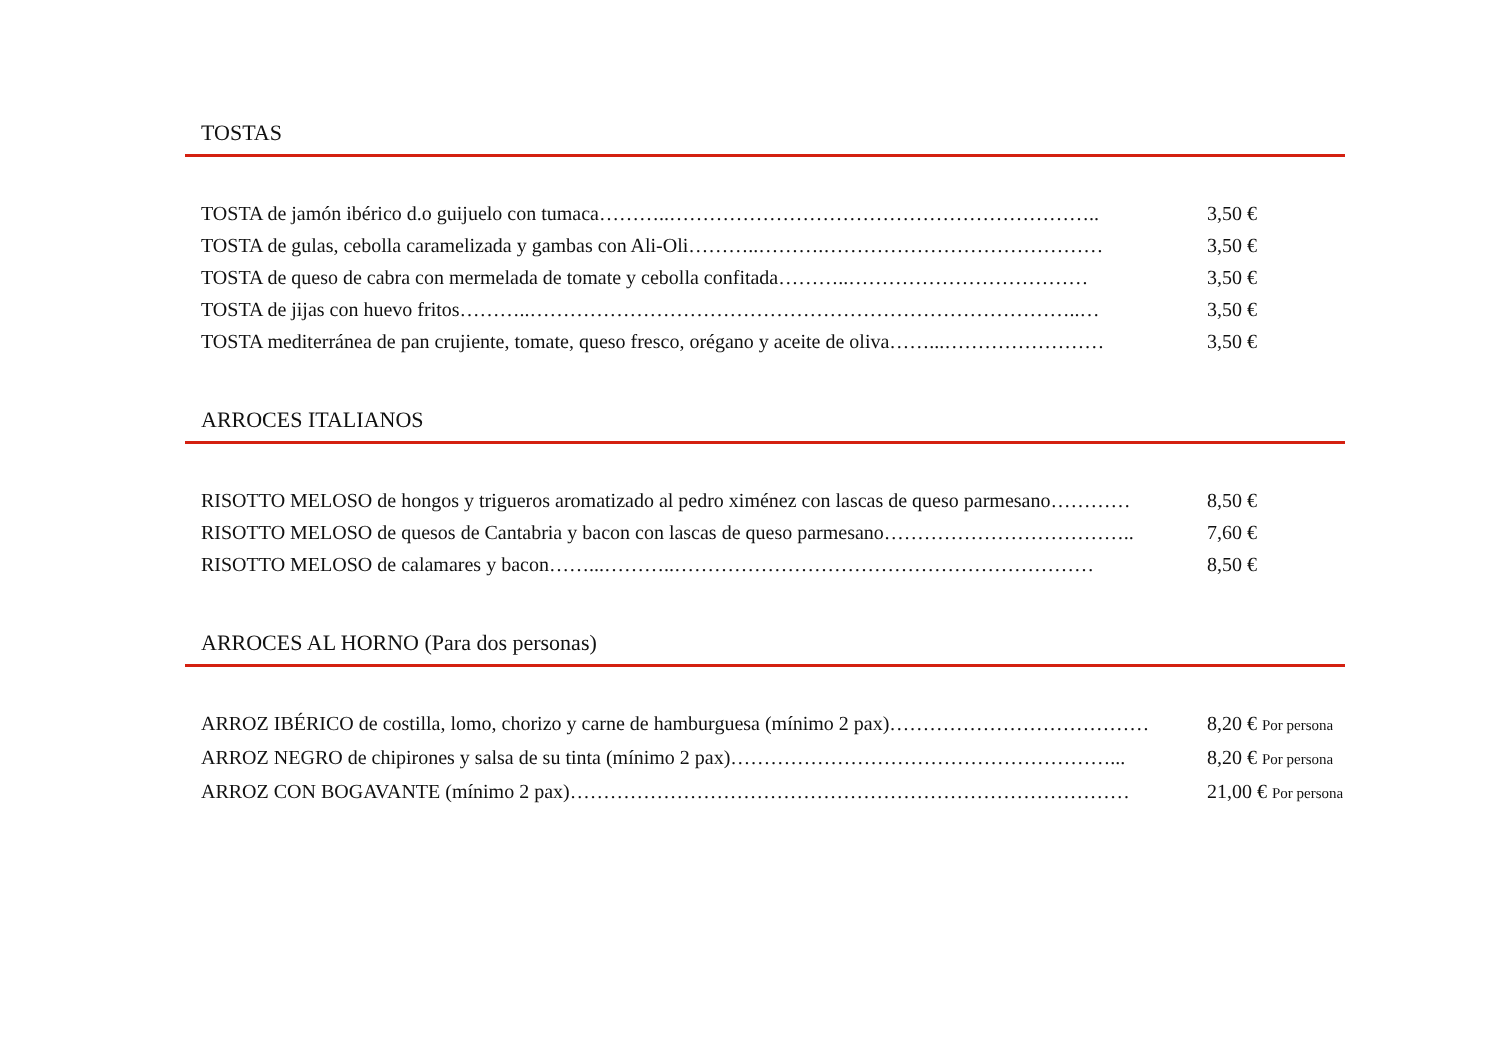TOSTAS
TOSTA de jamón ibérico d.o guijuelo con tumaca………..……………………………………………………….. 3,50 €
TOSTA de gulas, cebolla caramelizada y gambas con Ali-Oli………..……….…………………………………… 3,50 €
TOSTA de queso de cabra con mermelada de tomate y cebolla confitada………..……………………………… 3,50 €
TOSTA de jijas con huevo fritos………..………………………………………………………………………..… 3,50 €
TOSTA mediterránea de pan crujiente, tomate, queso fresco, orégano y aceite de oliva……...…………………… 3,50 €
ARROCES ITALIANOS
RISOTTO MELOSO de hongos y trigueros aromatizado al pedro ximénez con lascas de queso parmesano………… 8,50 €
RISOTTO MELOSO de quesos de Cantabria y bacon con lascas de queso parmesano……………………………….. 7,60 €
RISOTTO MELOSO de calamares y bacon……...………..……………………………………………………… 8,50 €
ARROCES AL HORNO (Para dos personas)
ARROZ IBÉRICO de costilla, lomo, chorizo y carne de hamburguesa (mínimo 2 pax)………………………………… 8,20 € Por persona
ARROZ NEGRO de chipirones y salsa de su tinta (mínimo 2 pax)…………………………………………………... 8,20 € Por persona
ARROZ CON BOGAVANTE (mínimo 2 pax)………………………………………………………………………… 21,00 € Por persona